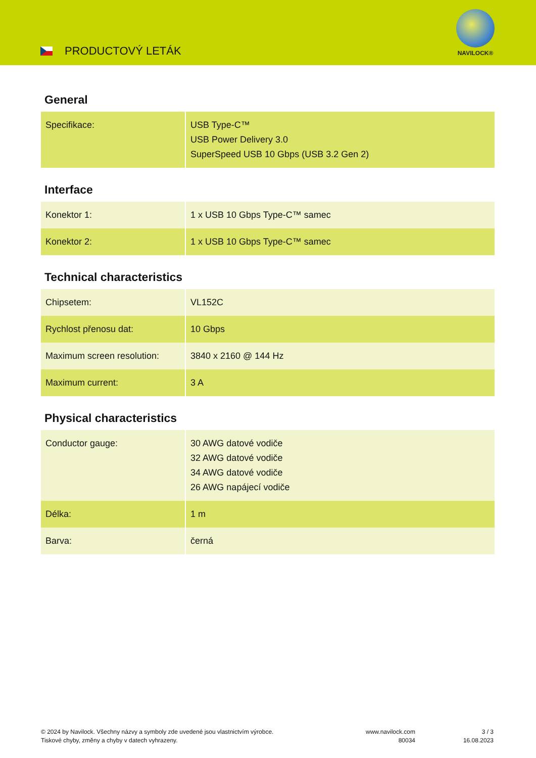PRODUCTOVÝ LETÁK
NAVILOCK®
General
| Specifikace: | USB Type-C™ USB Power Delivery 3.0 SuperSpeed USB 10 Gbps (USB 3.2 Gen 2) |
Interface
| Konektor 1: | 1 x USB 10 Gbps Type-C™ samec |
| Konektor 2: | 1 x USB 10 Gbps Type-C™ samec |
Technical characteristics
| Chipsetem: | VL152C |
| Rychlost přenosu dat: | 10 Gbps |
| Maximum screen resolution: | 3840 x 2160 @ 144 Hz |
| Maximum current: | 3 A |
Physical characteristics
| Conductor gauge: | 30 AWG datové vodiče 32 AWG datové vodiče 34 AWG datové vodiče 26 AWG napájecí vodiče |
| Délka: | 1 m |
| Barva: | černá |
© 2024 by Navilock. Všechny názvy a symboly zde uvedené jsou vlastnictvím výrobce.
Tiskové chyby, změny a chyby v datech vyhrazeny.
www.navilock.com
80034
3 / 3
16.08.2023